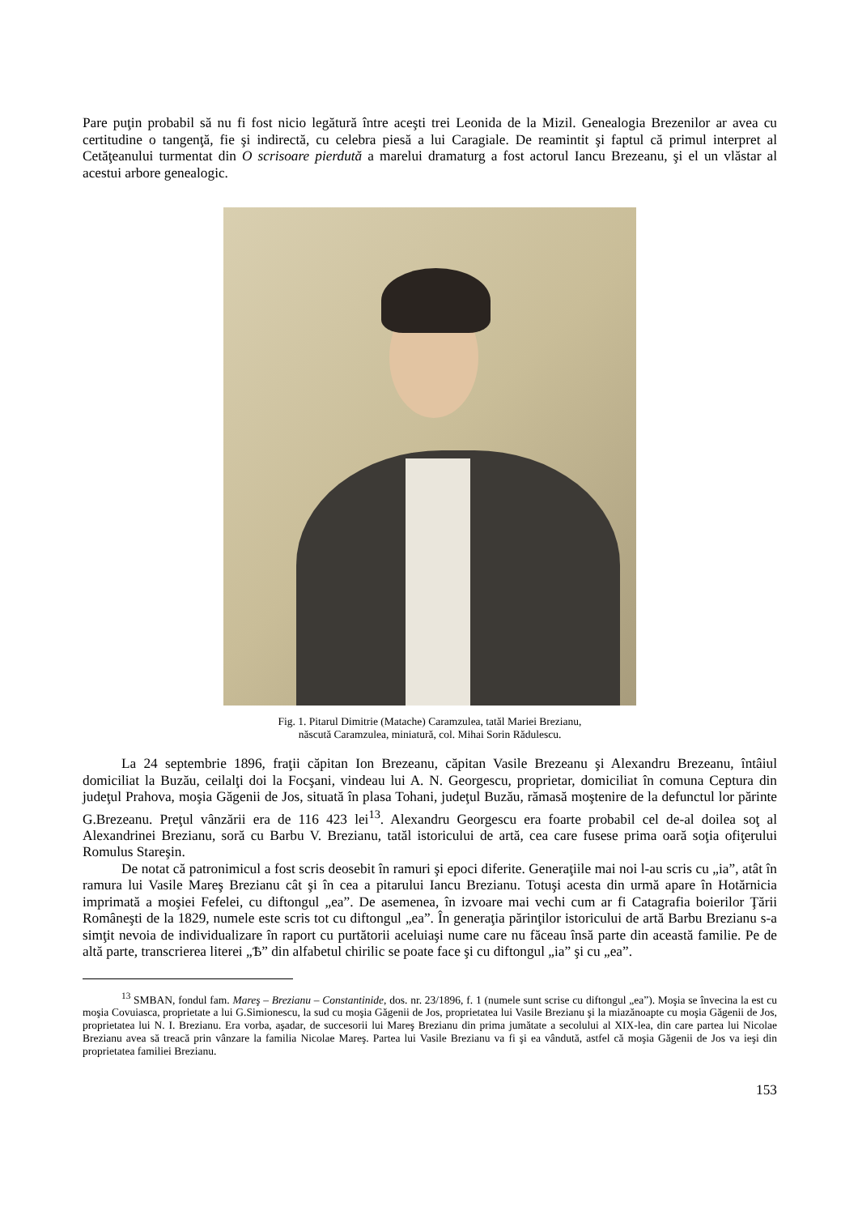Pare puţin probabil să nu fi fost nicio legătură între aceşti trei Leonida de la Mizil. Genealogia Brezenilor ar avea cu certitudine o tangenţă, fie şi indirectă, cu celebra piesă a lui Caragiale. De reamintit şi faptul că primul interpret al Cetăţeanului turmentat din O scrisoare pierdută a marelui dramaturg a fost actorul Iancu Brezeanu, şi el un vlăstar al acestui arbore genealogic.
Fig. 1. Pitarul Dimitrie (Matache) Caramzulea, tatăl Mariei Brezianu,
născută Caramzulea, miniatură, col. Mihai Sorin Rădulescu.
La 24 septembrie 1896, fraţii căpitan Ion Brezeanu, căpitan Vasile Brezeanu şi Alexandru Brezeanu, întâiul domiciliat la Buzău, ceilalţi doi la Focşani, vindeau lui A. N. Georgescu, proprietar, domiciliat în comuna Ceptura din judeţul Prahova, moşia Găgenii de Jos, situată în plasa Tohani, judeţul Buzău, rămasă moştenire de la defunctul lor părinte G.Brezeanu. Preţul vânzării era de 116 423 lei<sup>13</sup>. Alexandru Georgescu era foarte probabil cel de-al doilea soţ al Alexandrinei Brezianu, soră cu Barbu V. Brezianu, tatăl istoricului de artă, cea care fusese prima oară soţia ofiţerului Romulus Stareşin.
De notat că patronimicul a fost scris deosebit în ramuri şi epoci diferite. Generaţiile mai noi l-au scris cu „ia”, atât în ramura lui Vasile Mareş Brezianu cât şi în cea a pitarului Iancu Brezianu. Totuşi acesta din urmă apare în Hotărnicia imprimată a moşiei Fefelei, cu diftongul „ea”. De asemenea, în izvoare mai vechi cum ar fi Catagrafia boierilor Ţării Româneşti de la 1829, numele este scris tot cu diftongul „ea”. În generaţia părinţilor istoricului de artă Barbu Brezianu s-a simţit nevoia de individualizare în raport cu purtătorii aceluiaşi nume care nu făceau însă parte din această familie. Pe de altă parte, transcrierea literei „Ѣ” din alfabetul chirilic se poate face şi cu diftongul „ia” şi cu „ea”.
<sup>13</sup> SMBAN, fondul fam. Mareş – Brezianu – Constantinide, dos. nr. 23/1896, f. 1 (numele sunt scrise cu diftongul „ea”). Moşia se învecina la est cu moşia Covuiasca, proprietate a lui G.Simionescu, la sud cu moşia Găgenii de Jos, proprietatea lui Vasile Brezianu şi la miazănoapte cu moşia Găgenii de Jos, proprietatea lui N. I. Brezianu. Era vorba, aşadar, de succesorii lui Mareş Brezianu din prima jumătate a secolului al XIX-lea, din care partea lui Nicolae Brezianu avea să treacă prin vânzare la familia Nicolae Mareş. Partea lui Vasile Brezianu va fi şi ea vândută, astfel că moşia Găgenii de Jos va ieşi din proprietatea familiei Brezianu.
153